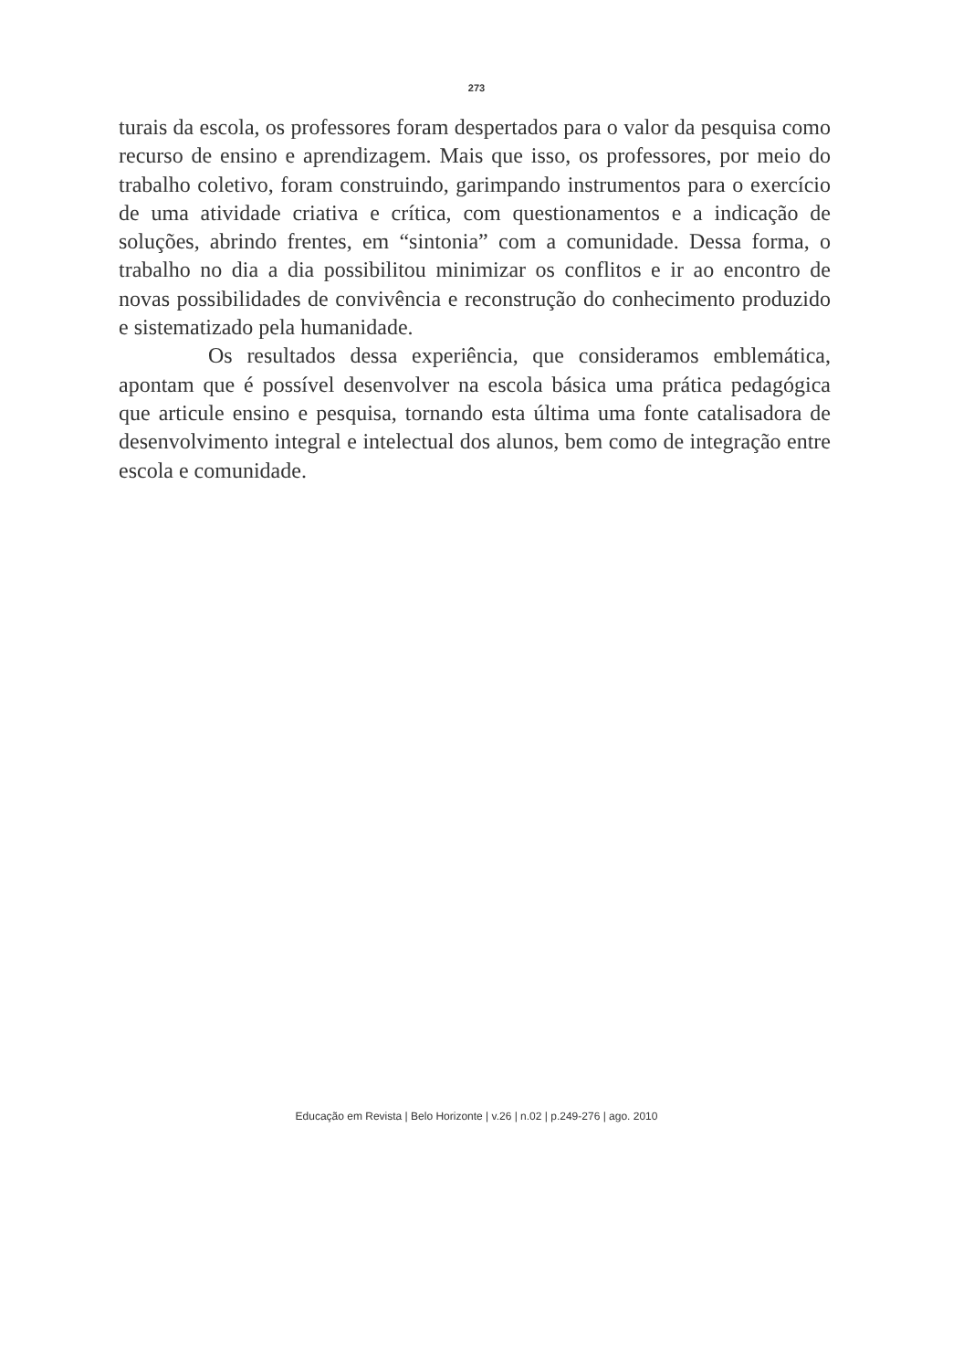273
turais da escola, os professores foram despertados para o valor da pesquisa como recurso de ensino e aprendizagem. Mais que isso, os professores, por meio do trabalho coletivo, foram construindo, garimpando instrumentos para o exercício de uma atividade criativa e crítica, com questionamentos e a indicação de soluções, abrindo frentes, em “sintonia” com a comunidade. Dessa forma, o trabalho no dia a dia possibilitou minimizar os conflitos e ir ao encontro de novas possibilidades de convivência e reconstrução do conhecimento produzido e sistematizado pela humanidade.
Os resultados dessa experiência, que consideramos emblemática, apontam que é possível desenvolver na escola básica uma prática pedagógica que articule ensino e pesquisa, tornando esta última uma fonte catalisadora de desenvolvimento integral e intelectual dos alunos, bem como de integração entre escola e comunidade.
Educação em Revista | Belo Horizonte | v.26 | n.02 | p.249-276 | ago. 2010